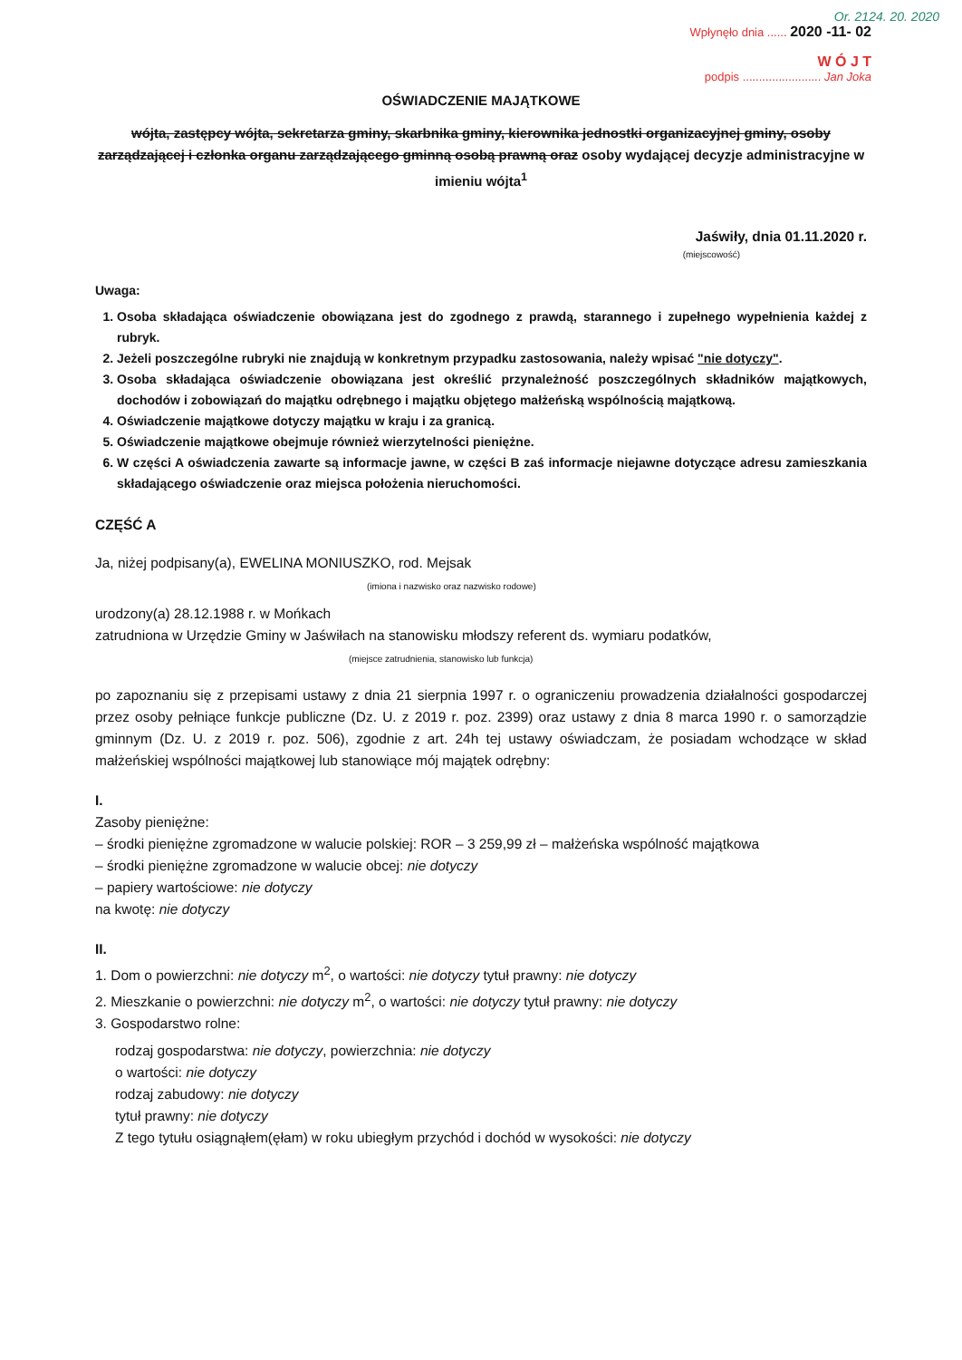Or. 2124. 20. 2020
Wpłynęło dnia ...... 2020 -11- 02
W Ó J T
podpis ........................ Jan Joka
OŚWIADCZENIE MAJĄTKOWE
wójta, zastępcy wójta, sekretarza gminy, skarbnika gminy, kierownika jednostki organizacyjnej gminy, osoby zarządzającej i członka organu zarządzającego gminną osobą prawną oraz osoby wydającej decyzje administracyjne w imieniu wójta<sup>1</sup>
Jaświły, dnia 01.11.2020 r.
(miejscowość)
Uwaga:
1. Osoba składająca oświadczenie obowiązana jest do zgodnego z prawdą, starannego i zupełnego wypełnienia każdej z rubryk.
2. Jeżeli poszczególne rubryki nie znajdują w konkretnym przypadku zastosowania, należy wpisać "nie dotyczy".
3. Osoba składająca oświadczenie obowiązana jest określić przynależność poszczególnych składników majątkowych, dochodów i zobowiązań do majątku odrębnego i majątku objętego małżeńską wspólnością majątkową.
4. Oświadczenie majątkowe dotyczy majątku w kraju i za granicą.
5. Oświadczenie majątkowe obejmuje również wierzytelności pieniężne.
6. W części A oświadczenia zawarte są informacje jawne, w części B zaś informacje niejawne dotyczące adresu zamieszkania składającego oświadczenie oraz miejsca położenia nieruchomości.
CZĘŚĆ A
Ja, niżej podpisany(a), EWELINA MONIUSZKO, rod. Mejsak
(imiona i nazwisko oraz nazwisko rodowe)
urodzony(a) 28.12.1988 r. w Mońkach
zatrudniona w Urzędzie Gminy w Jaświłach na stanowisku młodszy referent ds. wymiaru podatków,
(miejsce zatrudnienia, stanowisko lub funkcja)
po zapoznaniu się z przepisami ustawy z dnia 21 sierpnia 1997 r. o ograniczeniu prowadzenia działalności gospodarczej przez osoby pełniące funkcje publiczne (Dz. U. z 2019 r. poz. 2399) oraz ustawy z dnia 8 marca 1990 r. o samorządzie gminnym (Dz. U. z 2019 r. poz. 506), zgodnie z art. 24h tej ustawy oświadczam, że posiadam wchodzące w skład małżeńskiej wspólności majątkowej lub stanowiące mój majątek odrębny:
I.
Zasoby pieniężne:
– środki pieniężne zgromadzone w walucie polskiej: ROR – 3 259,99 zł – małżeńska wspólność majątkowa
– środki pieniężne zgromadzone w walucie obcej: nie dotyczy
– papiery wartościowe: nie dotyczy
na kwotę: nie dotyczy
II.
1. Dom o powierzchni: nie dotyczy m<sup>2</sup>, o wartości: nie dotyczy tytuł prawny: nie dotyczy
2. Mieszkanie o powierzchni: nie dotyczy m<sup>2</sup>, o wartości: nie dotyczy tytuł prawny: nie dotyczy
3. Gospodarstwo rolne:
rodzaj gospodarstwa: nie dotyczy, powierzchnia: nie dotyczy
o wartości: nie dotyczy
rodzaj zabudowy: nie dotyczy
tytuł prawny: nie dotyczy
Z tego tytułu osiągnąłem(ęłam) w roku ubiegłym przychód i dochód w wysokości: nie dotyczy